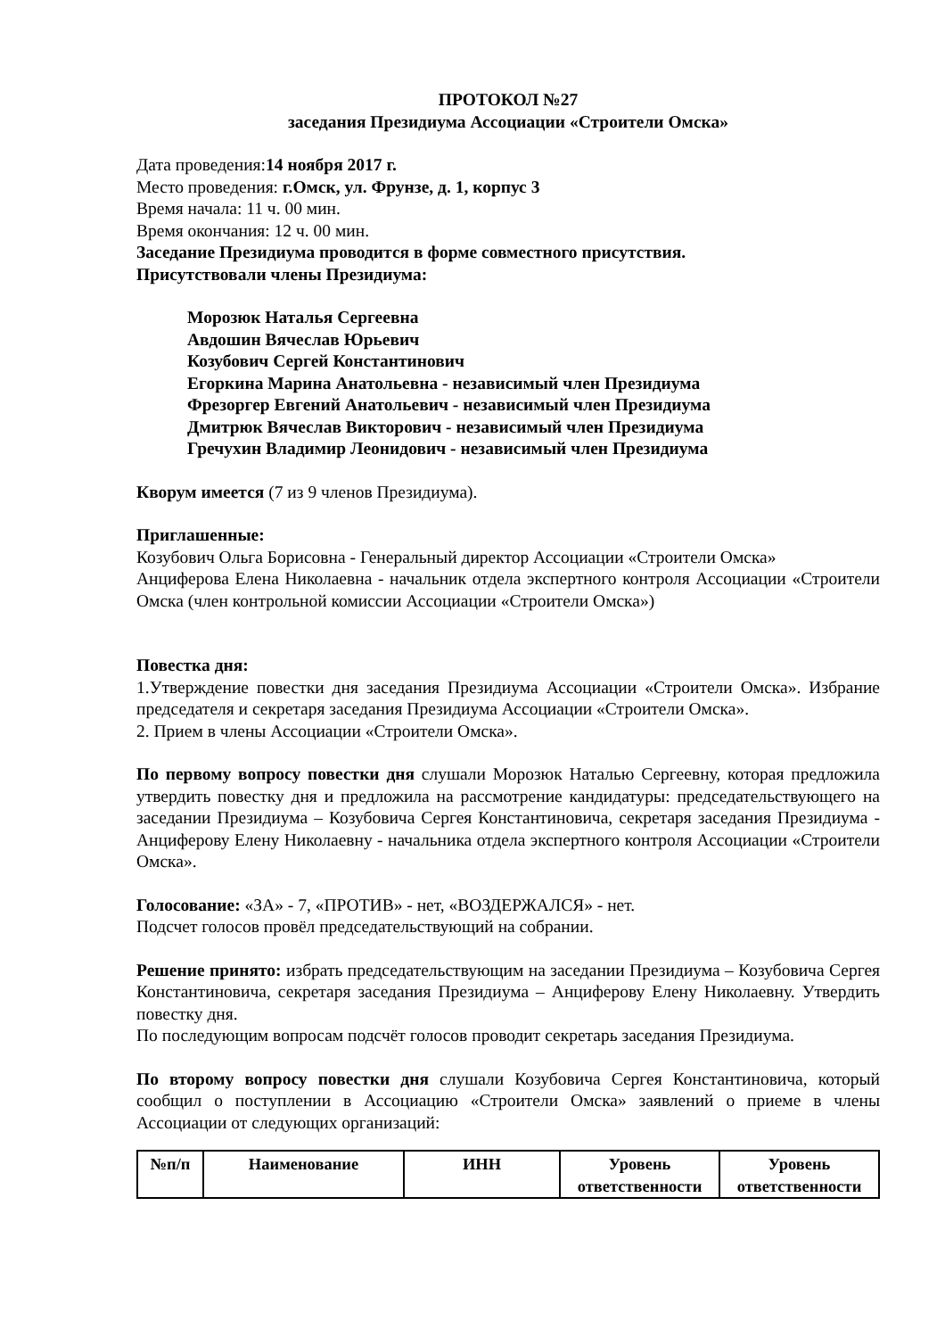ПРОТОКОЛ №27
заседания Президиума Ассоциации «Строители Омска»
Дата проведения:14 ноября 2017 г.
Место проведения: г.Омск, ул. Фрунзе, д. 1, корпус 3
Время начала: 11 ч. 00 мин.
Время окончания: 12 ч. 00 мин.
Заседание Президиума проводится в форме совместного присутствия.
Присутствовали члены Президиума:
Морозюк Наталья Сергеевна
Авдошин Вячеслав Юрьевич
Козубович Сергей Константинович
Егоркина Марина Анатольевна - независимый член Президиума
Фрезоргер Евгений Анатольевич - независимый член Президиума
Дмитрюк Вячеслав Викторович - независимый член Президиума
Гречухин Владимир Леонидович - независимый член Президиума
Кворум имеется (7 из 9 членов Президиума).
Приглашенные:
Козубович Ольга Борисовна - Генеральный директор Ассоциации «Строители Омска»
Анциферова Елена Николаевна - начальник отдела экспертного контроля Ассоциации «Строители Омска (член контрольной комиссии Ассоциации «Строители Омска»)
Повестка дня:
1.Утверждение повестки дня заседания Президиума Ассоциации «Строители Омска». Избрание председателя и секретаря заседания Президиума Ассоциации «Строители Омска».
2. Прием в члены Ассоциации «Строители Омска».
По первому вопросу повестки дня слушали Морозюк Наталью Сергеевну, которая предложила утвердить повестку дня и предложила на рассмотрение кандидатуры: председательствующего на заседании Президиума – Козубовича Сергея Константиновича, секретаря заседания Президиума - Анциферову Елену Николаевну - начальника отдела экспертного контроля Ассоциации «Строители Омска».
Голосование: «ЗА» - 7, «ПРОТИВ» - нет, «ВОЗДЕРЖАЛСЯ» - нет.
Подсчет голосов провёл председательствующий на собрании.
Решение принято: избрать председательствующим на заседании Президиума – Козубовича Сергея Константиновича, секретаря заседания Президиума – Анциферову Елену Николаевну. Утвердить повестку дня.
По последующим вопросам подсчёт голосов проводит секретарь заседания Президиума.
По второму вопросу повестки дня слушали Козубовича Сергея Константиновича, который сообщил о поступлении в Ассоциацию «Строители Омска» заявлений о приеме в члены Ассоциации от следующих организаций:
| №п/п | Наименование | ИНН | Уровень ответственности | Уровень ответственности |
| --- | --- | --- | --- | --- |